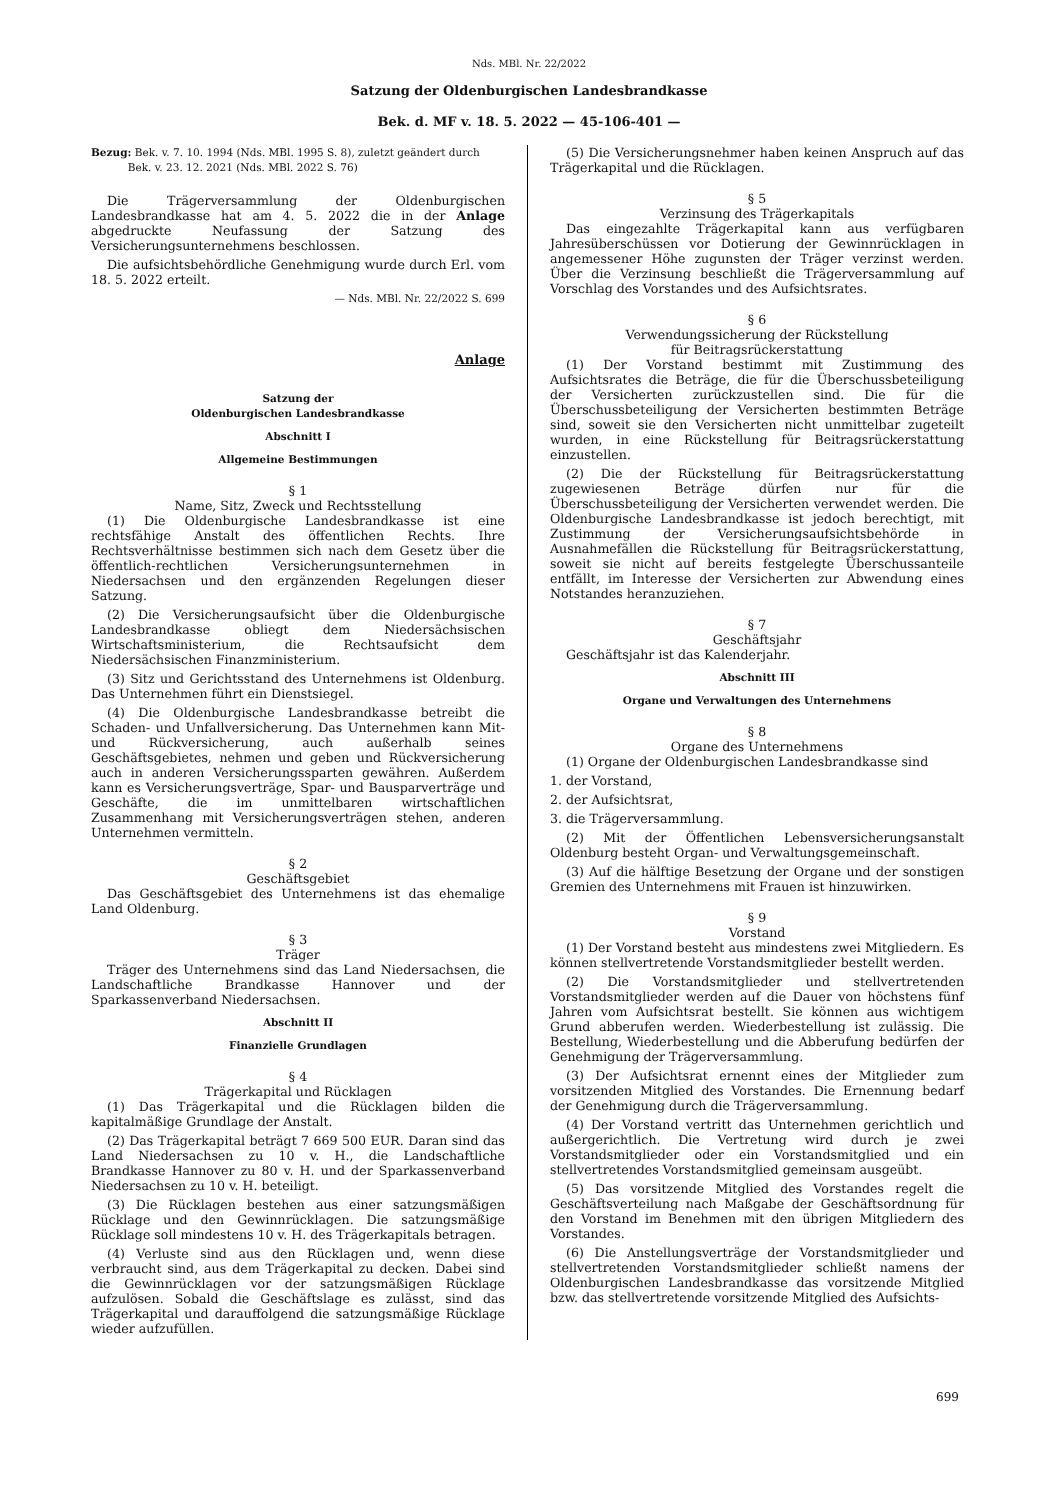Nds. MBl. Nr. 22/2022
Satzung der Oldenburgischen Landesbrandkasse
Bek. d. MF v. 18. 5. 2022 — 45-106-401 —
Bezug: Bek. v. 7. 10. 1994 (Nds. MBl. 1995 S. 8), zuletzt geändert durch
Bek. v. 23. 12. 2021 (Nds. MBl. 2022 S. 76)
Die Trägerversammlung der Oldenburgischen Landesbrandkasse hat am 4. 5. 2022 die in der Anlage abgedruckte Neufassung der Satzung des Versicherungsunternehmens beschlossen.
Die aufsichtsbehördliche Genehmigung wurde durch Erl. vom 18. 5. 2022 erteilt.
— Nds. MBl. Nr. 22/2022 S. 699
Anlage
Satzung der
Oldenburgischen Landesbrandkasse
Abschnitt I
Allgemeine Bestimmungen
§ 1
Name, Sitz, Zweck und Rechtsstellung
(1) Die Oldenburgische Landesbrandkasse ist eine rechtsfähige Anstalt des öffentlichen Rechts. Ihre Rechtsverhältnisse bestimmen sich nach dem Gesetz über die öffentlich-rechtlichen Versicherungsunternehmen in Niedersachsen und den ergänzenden Regelungen dieser Satzung.
(2) Die Versicherungsaufsicht über die Oldenburgische Landesbrandkasse obliegt dem Niedersächsischen Wirtschaftsministerium, die Rechtsaufsicht dem Niedersächsischen Finanzministerium.
(3) Sitz und Gerichtsstand des Unternehmens ist Oldenburg. Das Unternehmen führt ein Dienstsiegel.
(4) Die Oldenburgische Landesbrandkasse betreibt die Schaden- und Unfallversicherung. Das Unternehmen kann Mit- und Rückversicherung, auch außerhalb seines Geschäftsgebietes, nehmen und geben und Rückversicherung auch in anderen Versicherungssparten gewähren. Außerdem kann es Versicherungsverträge, Spar- und Bausparverträge und Geschäfte, die im unmittelbaren wirtschaftlichen Zusammenhang mit Versicherungsverträgen stehen, anderen Unternehmen vermitteln.
§ 2
Geschäftsgebiet
Das Geschäftsgebiet des Unternehmens ist das ehemalige Land Oldenburg.
§ 3
Träger
Träger des Unternehmens sind das Land Niedersachsen, die Landschaftliche Brandkasse Hannover und der Sparkassenverband Niedersachsen.
Abschnitt II
Finanzielle Grundlagen
§ 4
Trägerkapital und Rücklagen
(1) Das Trägerkapital und die Rücklagen bilden die kapitalmäßige Grundlage der Anstalt.
(2) Das Trägerkapital beträgt 7 669 500 EUR. Daran sind das Land Niedersachsen zu 10 v. H., die Landschaftliche Brandkasse Hannover zu 80 v. H. und der Sparkassenverband Niedersachsen zu 10 v. H. beteiligt.
(3) Die Rücklagen bestehen aus einer satzungsmäßigen Rücklage und den Gewinnrücklagen. Die satzungsmäßige Rücklage soll mindestens 10 v. H. des Trägerkapitals betragen.
(4) Verluste sind aus den Rücklagen und, wenn diese verbraucht sind, aus dem Trägerkapital zu decken. Dabei sind die Gewinnrücklagen vor der satzungsmäßigen Rücklage aufzulösen. Sobald die Geschäftslage es zulässt, sind das Trägerkapital und darauffolgend die satzungsmäßige Rücklage wieder aufzufüllen.
(5) Die Versicherungsnehmer haben keinen Anspruch auf das Trägerkapital und die Rücklagen.
§ 5
Verzinsung des Trägerkapitals
Das eingezahlte Trägerkapital kann aus verfügbaren Jahresüberschüssen vor Dotierung der Gewinnrücklagen in angemessener Höhe zugunsten der Träger verzinst werden. Über die Verzinsung beschließt die Trägerversammlung auf Vorschlag des Vorstandes und des Aufsichtsrates.
§ 6
Verwendungssicherung der Rückstellung
für Beitragsrückerstattung
(1) Der Vorstand bestimmt mit Zustimmung des Aufsichtsrates die Beträge, die für die Überschussbeteiligung der Versicherten zurückzustellen sind. Die für die Überschussbeteiligung der Versicherten bestimmten Beträge sind, soweit sie den Versicherten nicht unmittelbar zugeteilt wurden, in eine Rückstellung für Beitragsrückerstattung einzustellen.
(2) Die der Rückstellung für Beitragsrückerstattung zugewiesenen Beträge dürfen nur für die Überschussbeteiligung der Versicherten verwendet werden. Die Oldenburgische Landesbrandkasse ist jedoch berechtigt, mit Zustimmung der Versicherungsaufsichtsbehörde in Ausnahmefällen die Rückstellung für Beitragsrückerstattung, soweit sie nicht auf bereits festgelegte Überschussanteile entfällt, im Interesse der Versicherten zur Abwendung eines Notstandes heranzuziehen.
§ 7
Geschäftsjahr
Geschäftsjahr ist das Kalenderjahr.
Abschnitt III
Organe und Verwaltungen des Unternehmens
§ 8
Organe des Unternehmens
(1) Organe der Oldenburgischen Landesbrandkasse sind
1. der Vorstand,
2. der Aufsichtsrat,
3. die Trägerversammlung.
(2) Mit der Öffentlichen Lebensversicherungsanstalt Oldenburg besteht Organ- und Verwaltungsgemeinschaft.
(3) Auf die hälftige Besetzung der Organe und der sonstigen Gremien des Unternehmens mit Frauen ist hinzuwirken.
§ 9
Vorstand
(1) Der Vorstand besteht aus mindestens zwei Mitgliedern. Es können stellvertretende Vorstandsmitglieder bestellt werden.
(2) Die Vorstandsmitglieder und stellvertretenden Vorstandsmitglieder werden auf die Dauer von höchstens fünf Jahren vom Aufsichtsrat bestellt. Sie können aus wichtigem Grund abberufen werden. Wiederbestellung ist zulässig. Die Bestellung, Wiederbestellung und die Abberufung bedürfen der Genehmigung der Trägerversammlung.
(3) Der Aufsichtsrat ernennt eines der Mitglieder zum vorsitzenden Mitglied des Vorstandes. Die Ernennung bedarf der Genehmigung durch die Trägerversammlung.
(4) Der Vorstand vertritt das Unternehmen gerichtlich und außergerichtlich. Die Vertretung wird durch je zwei Vorstandsmitglieder oder ein Vorstandsmitglied und ein stellvertretendes Vorstandsmitglied gemeinsam ausgeübt.
(5) Das vorsitzende Mitglied des Vorstandes regelt die Geschäftsverteilung nach Maßgabe der Geschäftsordnung für den Vorstand im Benehmen mit den übrigen Mitgliedern des Vorstandes.
(6) Die Anstellungsverträge der Vorstandsmitglieder und stellvertretenden Vorstandsmitglieder schließt namens der Oldenburgischen Landesbrandkasse das vorsitzende Mitglied bzw. das stellvertretende vorsitzende Mitglied des Aufsichts-
699